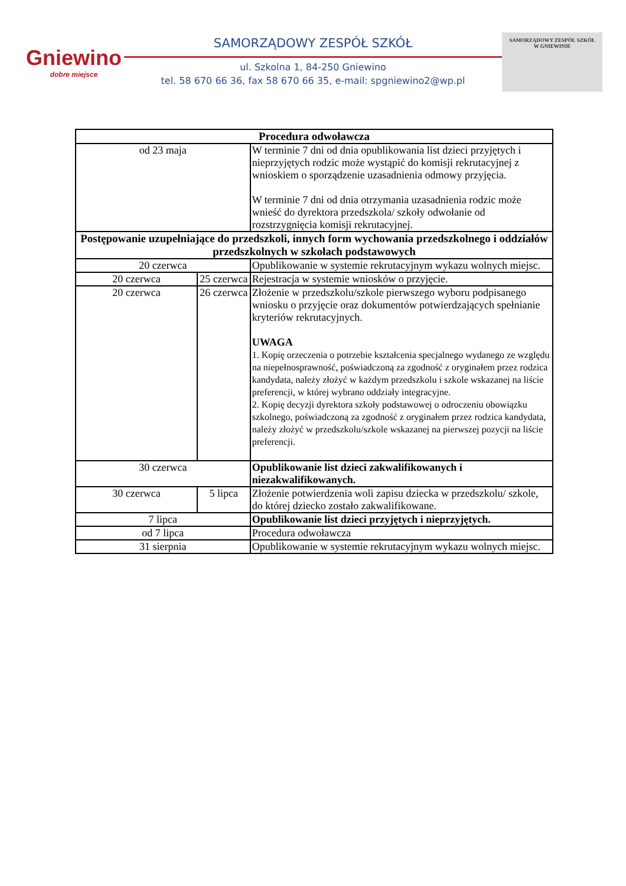Gniewino
dobre miejsce
SAMORZĄDOWY ZESPÓŁ SZKÓŁ
ul. Szkolna 1, 84-250 Gniewino
tel. 58 670 66 36, fax 58 670 66 35, e-mail: spgniewino2@wp.pl
SAMORZĄDOWY ZESPÓŁ SZKÓŁ
W GNIEWINIE
| Procedura odwoławcza | | |
| --- | --- | --- |
| od 23 maja | | W terminie 7 dni od dnia opublikowania list dzieci przyjętych i nieprzyjętych rodzic może wystąpić do komisji rekrutacyjnej z wnioskiem o sporządzenie uzasadnienia odmowy przyjęcia. W terminie 7 dni od dnia otrzymania uzasadnienia rodzic może wnieść do dyrektora przedszkola/ szkoły odwołanie od rozstrzygnięcia komisji rekrutacyjnej. |
| Postępowanie uzupełniające do przedszkoli, innych form wychowania przedszkolnego i oddziałów przedszkolnych w szkołach podstawowych | | |
| 20 czerwca | | Opublikowanie w systemie rekrutacyjnym wykazu wolnych miejsc. |
| 20 czerwca | 25 czerwca | Rejestracja w systemie wniosków o przyjęcie. |
| 20 czerwca | 26 czerwca | Złożenie w przedszkolu/szkole pierwszego wyboru podpisanego wniosku o przyjęcie oraz dokumentów potwierdzających spełnianie kryteriów rekrutacyjnych. UWAGA 1. Kopię orzeczenia o potrzebie kształcenia specjalnego wydanego ze względu na niepełnosprawność, poświadczoną za zgodność z oryginałem przez rodzica kandydata, należy złożyć w każdym przedszkolu i szkole wskazanej na liście preferencji, w której wybrano oddziały integracyjne. 2. Kopię decyzji dyrektora szkoły podstawowej o odroczeniu obowiązku szkolnego, poświadczoną za zgodność z oryginałem przez rodzica kandydata, należy złożyć w przedszkolu/szkole wskazanej na pierwszej pozycji na liście preferencji. |
| 30 czerwca | | Opublikowanie list dzieci zakwalifikowanych i niezakwalifikowanych. |
| 30 czerwca | 5 lipca | Złożenie potwierdzenia woli zapisu dziecka w przedszkolu/ szkole, do której dziecko zostało zakwalifikowane. |
| 7 lipca | | Opublikowanie list dzieci przyjętych i nieprzyjętych. |
| od 7 lipca | | Procedura odwoławcza |
| 31 sierpnia | | Opublikowanie w systemie rekrutacyjnym wykazu wolnych miejsc. |